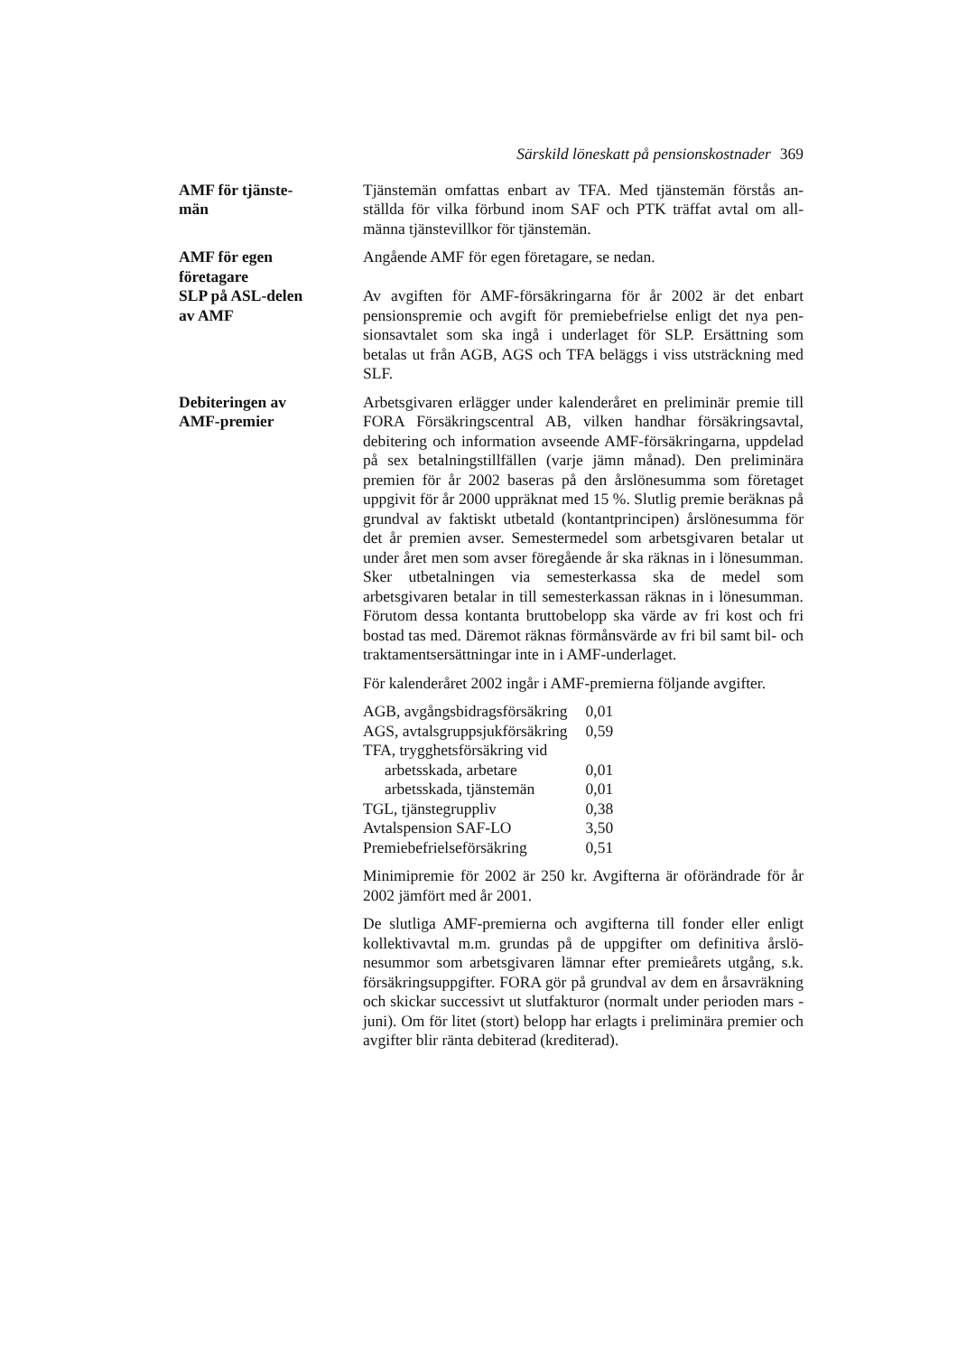Särskild löneskatt på pensionskostnader 369
AMF för tjänste-
män
Tjänstemän omfattas enbart av TFA. Med tjänstemän förstås an­ställda för vilka förbund inom SAF och PTK träffat avtal om all­männa tjänstevillkor för tjänstemän.
AMF för egen
företagare
Angående AMF för egen företagare, se nedan.
SLP på ASL-delen
av AMF
Av avgiften för AMF-försäkringarna för år 2002 är det enbart pensionspremie och avgift för premiebefrielse enligt det nya pen­sionsavtalet som ska ingå i underlaget för SLP. Ersättning som betalas ut från AGB, AGS och TFA beläggs i viss utsträckning med SLF.
Debiteringen av
AMF-premier
Arbetsgivaren erlägger under kalenderåret en preliminär premie till FORA Försäkringscentral AB, vilken handhar försäkrings­avtal, debitering och information avseende AMF-försäkringarna, uppdelad på sex betalningstillfällen (varje jämn månad). Den preliminära premien för år 2002 baseras på den årslönesumma som företaget uppgivit för år 2000 uppräknat med 15 %. Slutlig premie beräknas på grundval av faktiskt utbetald (kontantprin­cipen) årslönesumma för det år premien avser. Semestermedel som arbetsgivaren betalar ut under året men som avser föregå­ende år ska räknas in i lönesumman. Sker utbetalningen via se­mesterkassa ska de medel som arbetsgivaren betalar in till se­mesterkassan räknas in i lönesumman. Förutom dessa kontanta bruttobelopp ska värde av fri kost och fri bostad tas med. Där­emot räknas förmånsvärde av fri bil samt bil- och traktamentser­sättningar inte in i AMF-underlaget.
För kalenderåret 2002 ingår i AMF-premierna följande avgifter.
| AGB, avgångsbidragsförsäkring | 0,01 |
| AGS, avtalsgruppsjukförsäkring | 0,59 |
| TFA, trygghetsförsäkring vid | |
| arbetsskada, arbetare | 0,01 |
| arbetsskada, tjänstemän | 0,01 |
| TGL, tjänstegruppliv | 0,38 |
| Avtalspension SAF-LO | 3,50 |
| Premiebefrielseförsäkring | 0,51 |
Minimipremie för 2002 är 250 kr. Avgifterna är oförändrade för år 2002 jämfört med år 2001.
De slutliga AMF-premierna och avgifterna till fonder eller enligt kollektivavtal m.m. grundas på de uppgifter om definitiva årslö­nesummor som arbetsgivaren lämnar efter premieårets utgång, s.k. försäkringsuppgifter. FORA gör på grundval av dem en års­avräkning och skickar successivt ut slutfakturor (normalt under perioden mars - juni). Om för litet (stort) belopp har erlagts i preliminära premier och avgifter blir ränta debiterad (krediterad).